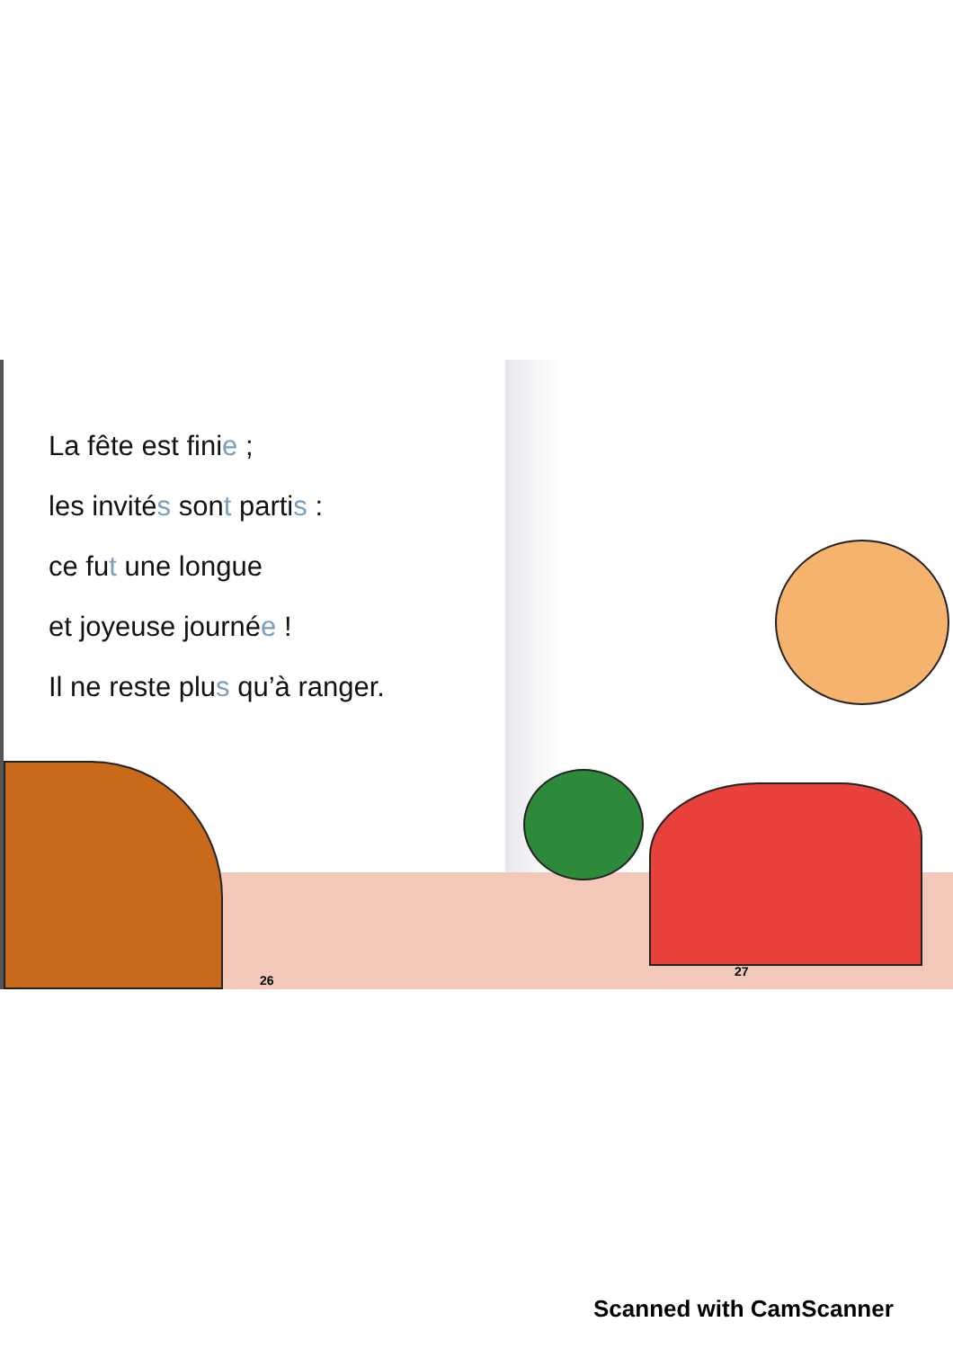La fête est finie ;
les invités sont partis :
ce fut une longue
et joyeuse journée !
Il ne reste plus qu’à ranger.
26
27
Scanned with CamScanner